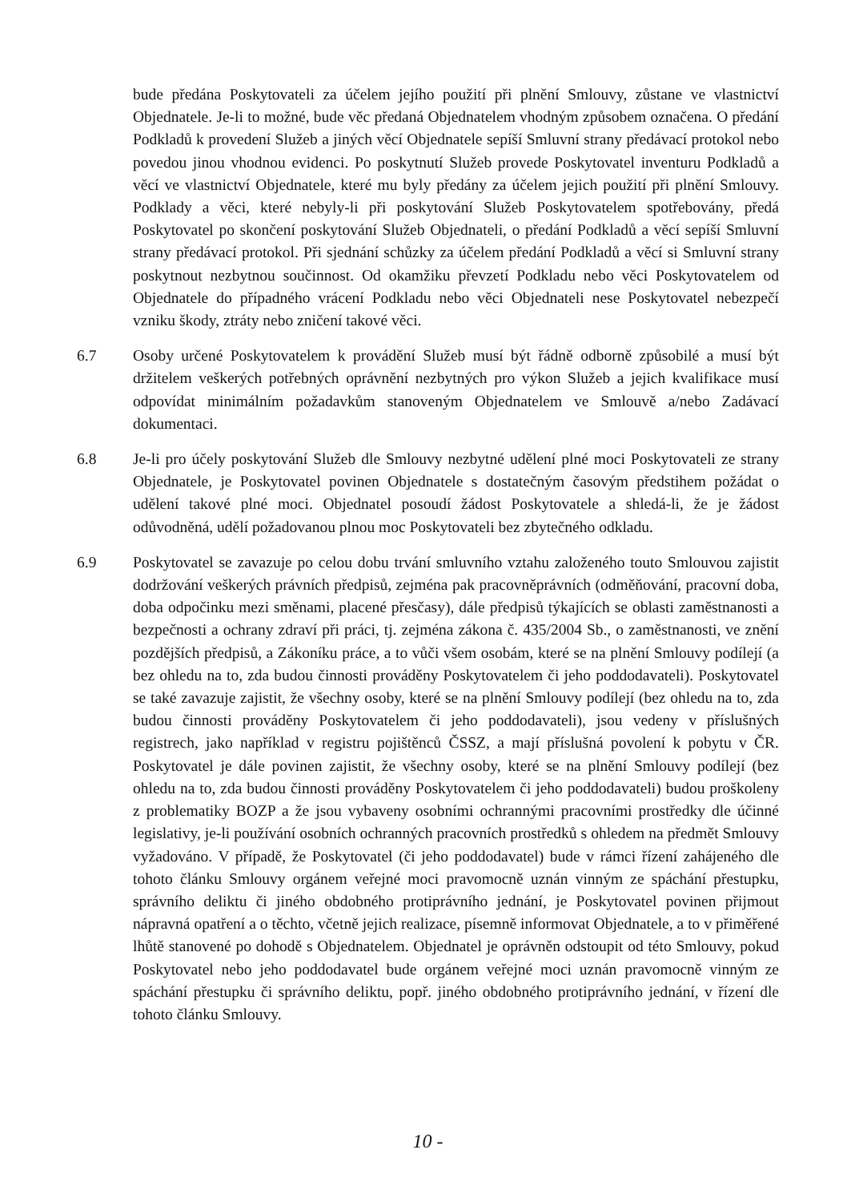bude předána Poskytovateli za účelem jejího použití při plnění Smlouvy, zůstane ve vlastnictví Objednatele. Je-li to možné, bude věc předaná Objednatelem vhodným způsobem označena. O předání Podkladů k provedení Služeb a jiných věcí Objednatele sepíší Smluvní strany předávací protokol nebo povedou jinou vhodnou evidenci. Po poskytnutí Služeb provede Poskytovatel inventuru Podkladů a věcí ve vlastnictví Objednatele, které mu byly předány za účelem jejich použití při plnění Smlouvy. Podklady a věci, které nebyly-li při poskytování Služeb Poskytovatelem spotřebovány, předá Poskytovatel po skončení poskytování Služeb Objednateli, o předání Podkladů a věcí sepíší Smluvní strany předávací protokol. Při sjednání schůzky za účelem předání Podkladů a věcí si Smluvní strany poskytnout nezbytnou součinnost. Od okamžiku převzetí Podkladu nebo věci Poskytovatelem od Objednatele do případného vrácení Podkladu nebo věci Objednateli nese Poskytovatel nebezpečí vzniku škody, ztráty nebo zničení takové věci.
6.7 Osoby určené Poskytovatelem k provádění Služeb musí být řádně odborně způsobilé a musí být držitelem veškerých potřebných oprávnění nezbytných pro výkon Služeb a jejich kvalifikace musí odpovídat minimálním požadavkům stanoveným Objednatelem ve Smlouvě a/nebo Zadávací dokumentaci.
6.8 Je-li pro účely poskytování Služeb dle Smlouvy nezbytné udělení plné moci Poskytovateli ze strany Objednatele, je Poskytovatel povinen Objednatele s dostatečným časovým předstihem požádat o udělení takové plné moci. Objednatel posoudí žádost Poskytovatele a shledá-li, že je žádost odůvodněná, udělí požadovanou plnou moc Poskytovateli bez zbytečného odkladu.
6.9 Poskytovatel se zavazuje po celou dobu trvání smluvního vztahu založeného touto Smlouvou zajistit dodržování veškerých právních předpisů, zejména pak pracovněprávních (odměňování, pracovní doba, doba odpočinku mezi směnami, placené přesčasy), dále předpisů týkajících se oblasti zaměstnanosti a bezpečnosti a ochrany zdraví při práci, tj. zejména zákona č. 435/2004 Sb., o zaměstnanosti, ve znění pozdějších předpisů, a Zákoníku práce, a to vůči všem osobám, které se na plnění Smlouvy podílejí (a bez ohledu na to, zda budou činnosti prováděny Poskytovatelem či jeho poddodavateli). Poskytovatel se také zavazuje zajistit, že všechny osoby, které se na plnění Smlouvy podílejí (bez ohledu na to, zda budou činnosti prováděny Poskytovatelem či jeho poddodavateli), jsou vedeny v příslušných registrech, jako například v registru pojištěnců ČSSZ, a mají příslušná povolení k pobytu v ČR. Poskytovatel je dále povinen zajistit, že všechny osoby, které se na plnění Smlouvy podílejí (bez ohledu na to, zda budou činnosti prováděny Poskytovatelem či jeho poddodavateli) budou proškoleny z problematiky BOZP a že jsou vybaveny osobními ochrannými pracovními prostředky dle účinné legislativy, je-li používání osobních ochranných pracovních prostředků s ohledem na předmět Smlouvy vyžadováno. V případě, že Poskytovatel (či jeho poddodavatel) bude v rámci řízení zahájeného dle tohoto článku Smlouvy orgánem veřejné moci pravomocně uznán vinným ze spáchání přestupku, správního deliktu či jiného obdobného protiprávního jednání, je Poskytovatel povinen přijmout nápravná opatření a o těchto, včetně jejich realizace, písemně informovat Objednatele, a to v přiměřené lhůtě stanovené po dohodě s Objednatelem. Objednatel je oprávněn odstoupit od této Smlouvy, pokud Poskytovatel nebo jeho poddodavatel bude orgánem veřejné moci uznán pravomocně vinným ze spáchání přestupku či správního deliktu, popř. jiného obdobného protiprávního jednání, v řízení dle tohoto článku Smlouvy.
10 -